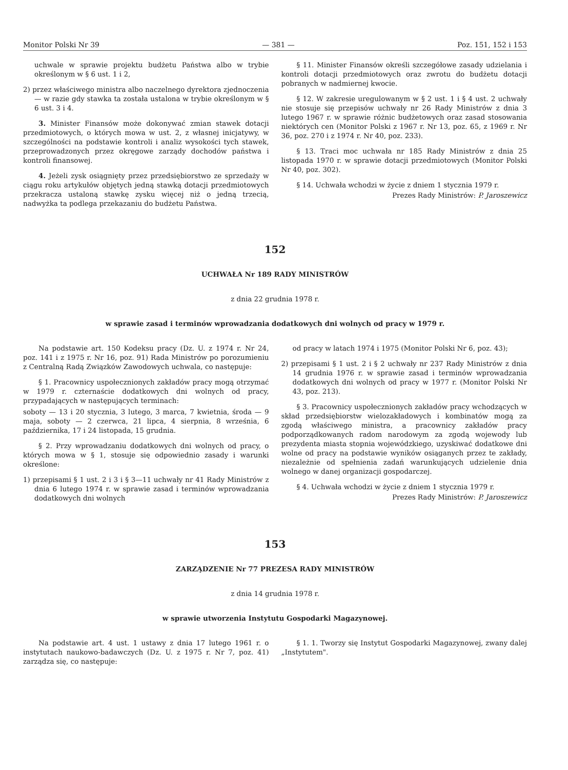Monitor Polski Nr 39 — 381 — Poz. 151, 152 i 153
uchwale w sprawie projektu budżetu Państwa albo w trybie określonym w § 6 ust. 1 i 2,
2) przez właściwego ministra albo naczelnego dyrektora zjednoczenia — w razie gdy stawka ta została ustalona w trybie określonym w § 6 ust. 3 i 4.
3. Minister Finansów może dokonywać zmian stawek dotacji przedmiotowych, o których mowa w ust. 2, z własnej inicjatywy, w szczególności na podstawie kontroli i analiz wysokości tych stawek, przeprowadzonych przez okręgowe zarządy dochodów państwa i kontroli finansowej.
4. Jeżeli zysk osiągnięty przez przedsiębiorstwo ze sprzedaży w ciągu roku artykułów objętych jedną stawką dotacji przedmiotowych przekracza ustaloną stawkę zysku więcej niż o jedną trzecią, nadwyżka ta podlega przekazaniu do budżetu Państwa.
§ 11. Minister Finansów określi szczegółowe zasady udzielania i kontroli dotacji przedmiotowych oraz zwrotu do budżetu dotacji pobranych w nadmiernej kwocie.
§ 12. W zakresie uregulowanym w § 2 ust. 1 i § 4 ust. 2 uchwały nie stosuje się przepisów uchwały nr 26 Rady Ministrów z dnia 3 lutego 1967 r. w sprawie różnic budżetowych oraz zasad stosowania niektórych cen (Monitor Polski z 1967 r. Nr 13, poz. 65, z 1969 r. Nr 36, poz. 270 i z 1974 r. Nr 40, poz. 233).
§ 13. Traci moc uchwała nr 185 Rady Ministrów z dnia 25 listopada 1970 r. w sprawie dotacji przedmiotowych (Monitor Polski Nr 40, poz. 302).
§ 14. Uchwała wchodzi w życie z dniem 1 stycznia 1979 r.
Prezes Rady Ministrów: P. Jaroszewicz
152
UCHWAŁA Nr 189 RADY MINISTRÓW
z dnia 22 grudnia 1978 r.
w sprawie zasad i terminów wprowadzania dodatkowych dni wolnych od pracy w 1979 r.
Na podstawie art. 150 Kodeksu pracy (Dz. U. z 1974 r. Nr 24, poz. 141 i z 1975 r. Nr 16, poz. 91) Rada Ministrów po porozumieniu z Centralną Radą Związków Zawodowych uchwala, co następuje:
§ 1. Pracownicy uspołecznionych zakładów pracy mogą otrzymać w 1979 r. czternaście dodatkowych dni wolnych od pracy, przypadających w następujących terminach:
soboty — 13 i 20 stycznia, 3 lutego, 3 marca, 7 kwietnia, środa — 9 maja, soboty — 2 czerwca, 21 lipca, 4 sierpnia, 8 września, 6 października, 17 i 24 listopada, 15 grudnia.
§ 2. Przy wprowadzaniu dodatkowych dni wolnych od pracy, o których mowa w § 1, stosuje się odpowiednio zasady i warunki określone:
1) przepisami § 1 ust. 2 i 3 i § 3—11 uchwały nr 41 Rady Ministrów z dnia 6 lutego 1974 r. w sprawie zasad i terminów wprowadzania dodatkowych dni wolnych
od pracy w latach 1974 i 1975 (Monitor Polski Nr 6, poz. 43);
2) przepisami § 1 ust. 2 i § 2 uchwały nr 237 Rady Ministrów z dnia 14 grudnia 1976 r. w sprawie zasad i terminów wprowadzania dodatkowych dni wolnych od pracy w 1977 r. (Monitor Polski Nr 43, poz. 213).
§ 3. Pracownicy uspołecznionych zakładów pracy wchodzących w skład przedsiębiorstw wielozakładowych i kombinatów mogą za zgodą właściwego ministra, a pracownicy zakładów pracy podporządkowanych radom narodowym za zgodą wojewody lub prezydenta miasta stopnia wojewódzkiego, uzyskiwać dodatkowe dni wolne od pracy na podstawie wyników osiąganych przez te zakłady, niezależnie od spełnienia zadań warunkujących udzielenie dnia wolnego w danej organizacji gospodarczej.
§ 4. Uchwała wchodzi w życie z dniem 1 stycznia 1979 r.
Prezes Rady Ministrów: P. Jaroszewicz
153
ZARZĄDZENIE Nr 77 PREZESA RADY MINISTRÓW
z dnia 14 grudnia 1978 r.
w sprawie utworzenia Instytutu Gospodarki Magazynowej.
Na podstawie art. 4 ust. 1 ustawy z dnia 17 lutego 1961 r. o instytutach naukowo-badawczych (Dz. U. z 1975 r. Nr 7, poz. 41) zarządza się, co następuje:
§ 1. 1. Tworzy się Instytut Gospodarki Magazynowej, zwany dalej „Instytutem".